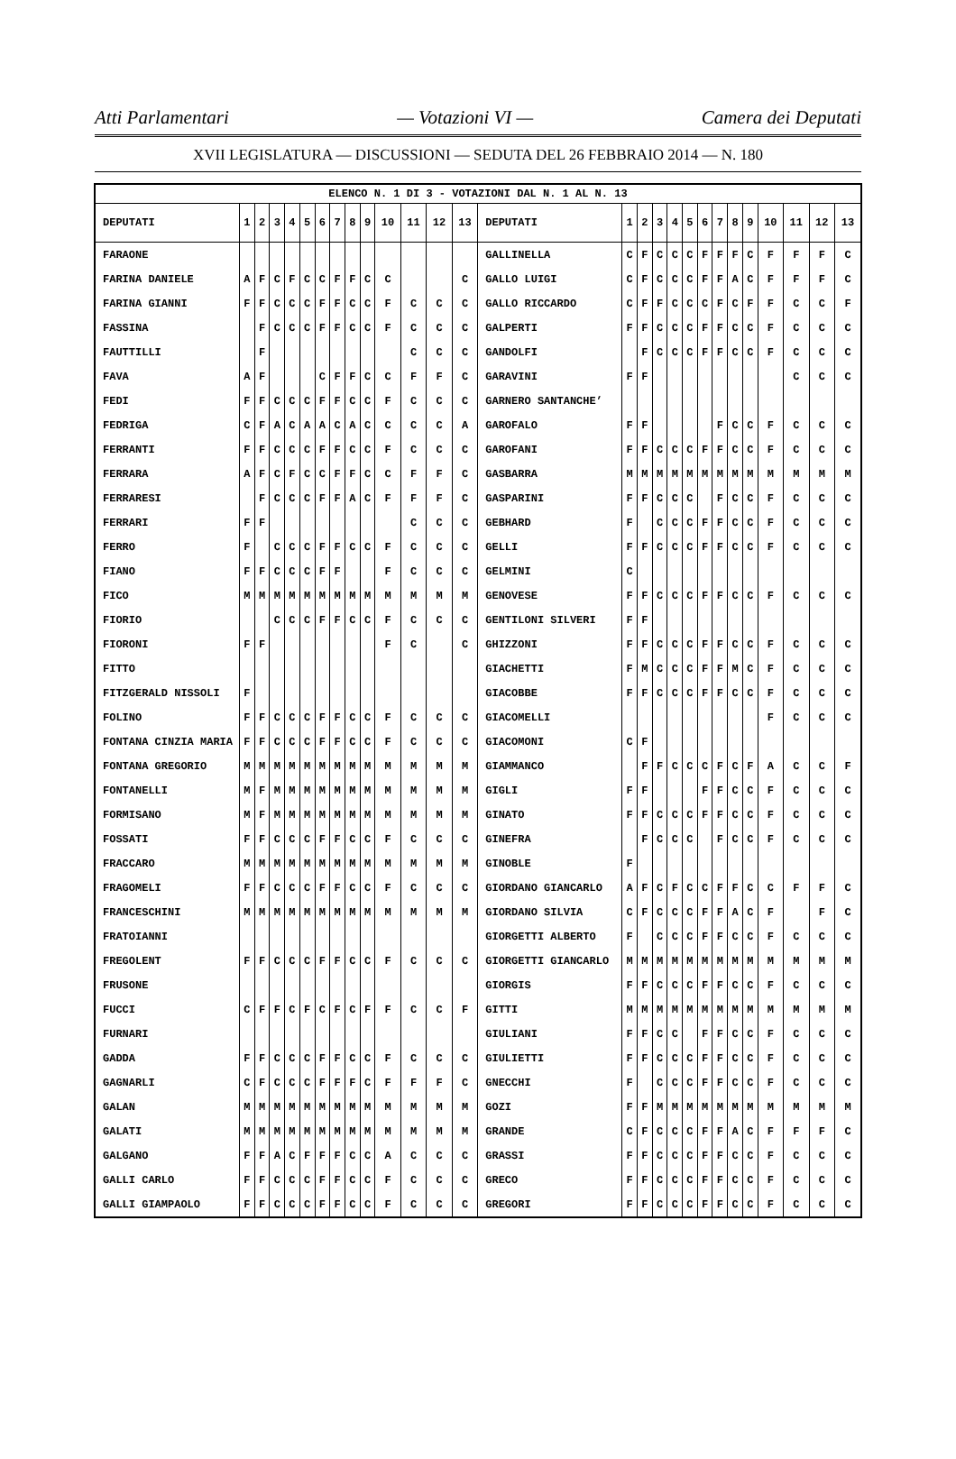Atti Parlamentari — Votazioni VI — Camera dei Deputati
XVII LEGISLATURA — DISCUSSIONI — SEDUTA DEL 26 FEBBRAIO 2014 — N. 180
| ELENCO N. 1 DI 3 - VOTAZIONI DAL N. 1 AL N. 13 | | | | | | | | | | | | | | | | | | | | | | | | | | | |
| DEPUTATI | 1 | 2 | 3 | 4 | 5 | 6 | 7 | 8 | 9 | 10 | 11 | 12 | 13 | DEPUTATI | 1 | 2 | 3 | 4 | 5 | 6 | 7 | 8 | 9 | 10 | 11 | 12 | 13 |
| FARAONE | | | | | | | | | | | | | | GALLINELLA | C | F | C | C | C | F | F | F | C | F | F | F | C |
| FARINA DANIELE | A | F | C | F | C | C | F | F | C | C | | | C | GALLO LUIGI | C | F | C | C | C | F | F | A | C | F | F | F | C |
| FARINA GIANNI | F | F | C | C | C | F | F | C | C | F | C | C | C | GALLO RICCARDO | C | F | F | C | C | C | F | C | F | F | C | C | F |
| FASSINA | | F | C | C | C | F | F | C | C | F | C | C | C | GALPERTI | F | F | C | C | C | F | F | C | C | F | C | C | C |
| FAUTTILLI | | F | | | | | | | | | C | C | C | GANDOLFI | | F | C | C | C | F | F | C | C | F | C | C | C |
| FAVA | A | F | | | | C | F | F | C | C | F | F | C | GARAVINI | F | F | | | | | | | | | C | C | C |
| FEDI | F | F | C | C | C | F | F | C | C | F | C | C | C | GARNERO SANTANCHE’ | | | | | | | | | | | | | |
| FEDRIGA | C | F | A | C | A | A | C | A | C | C | C | C | A | GAROFALO | F | F | | | | | F | C | C | F | C | C | C |
| FERRANTI | F | F | C | C | C | F | F | C | C | F | C | C | C | GAROFANI | F | F | C | C | C | F | F | C | C | F | C | C | C |
| FERRARA | A | F | C | F | C | C | F | F | C | C | F | F | C | GASBARRA | M | M | M | M | M | M | M | M | M | M | M | M | M |
| FERRARESI | | F | C | C | C | F | F | A | C | F | F | F | C | GASPARINI | F | F | C | C | C | | F | C | C | F | C | C | C |
| FERRARI | F | F | | | | | | | | | C | C | C | GEBHARD | F | | C | C | C | F | F | C | C | F | C | C | C |
| FERRO | F | | C | C | C | F | F | C | C | F | C | C | C | GELLI | F | F | C | C | C | F | F | C | C | F | C | C | C |
| FIANO | F | F | C | C | C | F | F | | | F | C | C | C | GELMINI | C | | | | | | | | | | | | |
| FICO | M | M | M | M | M | M | M | M | M | M | M | M | M | GENOVESE | F | F | C | C | C | F | F | C | C | F | C | C | C |
| FIORIO | | | C | C | C | F | F | C | C | F | C | C | C | GENTILONI SILVERI | F | F | | | | | | | | | | | |
| FIORONI | F | F | | | | | | | | F | C | | C | GHIZZONI | F | F | C | C | C | F | F | C | C | F | C | C | C |
| FITTO | | | | | | | | | | | | | | GIACHETTI | F | M | C | C | C | F | F | M | C | F | C | C | C |
| FITZGERALD NISSOLI | F | | | | | | | | | | | | | GIACOBBE | F | F | C | C | C | F | F | C | C | F | C | C | C |
| FOLINO | F | F | C | C | C | F | F | C | C | F | C | C | C | GIACOMELLI | | | | | | | | | | F | C | C | C |
| FONTANA CINZIA MARIA | F | F | C | C | C | F | F | C | C | F | C | C | C | GIACOMONI | C | F | | | | | | | | | | | |
| FONTANA GREGORIO | M | M | M | M | M | M | M | M | M | M | M | M | M | GIAMMANCO | | F | F | C | C | C | F | C | F | A | C | C | F |
| FONTANELLI | M | F | M | M | M | M | M | M | M | M | M | M | M | GIGLI | F | F | | | | F | F | C | C | F | C | C | C |
| FORMISANO | M | F | M | M | M | M | M | M | M | M | M | M | M | GINATO | F | F | C | C | C | F | F | C | C | F | C | C | C |
| FOSSATI | F | F | C | C | C | F | F | C | C | F | C | C | C | GINEFRA | | F | C | C | C | | F | C | C | F | C | C | C |
| FRACCARO | M | M | M | M | M | M | M | M | M | M | M | M | M | GINOBLE | F | | | | | | | | | | | | |
| FRAGOMELI | F | F | C | C | C | F | F | C | C | F | C | C | C | GIORDANO GIANCARLO | A | F | C | F | C | C | F | F | C | C | F | F | C |
| FRANCESCHINI | M | M | M | M | M | M | M | M | M | M | M | M | M | GIORDANO SILVIA | C | F | C | C | C | F | F | A | C | F | | F | C |
| FRATOIANNI | | | | | | | | | | | | | | GIORGETTI ALBERTO | F | | C | C | C | F | F | C | C | F | C | C | C |
| FREGOLENT | F | F | C | C | C | F | F | C | C | F | C | C | C | GIORGETTI GIANCARLO | M | M | M | M | M | M | M | M | M | M | M | M | M |
| FRUSONE | | | | | | | | | | | | | | GIORGIS | F | F | C | C | C | F | F | C | C | F | C | C | C |
| FUCCI | C | F | F | C | F | C | F | C | F | F | C | C | F | GITTI | M | M | M | M | M | M | M | M | M | M | M | M | M |
| FURNARI | | | | | | | | | | | | | | GIULIANI | F | F | C | C | | F | F | C | C | F | C | C | C |
| GADDA | F | F | C | C | C | F | F | C | C | F | C | C | C | GIULIETTI | F | F | C | C | C | F | F | C | C | F | C | C | C |
| GAGNARLI | C | F | C | C | C | F | F | F | C | F | F | F | C | GNECCHI | F | | C | C | C | F | F | C | C | F | C | C | C |
| GALAN | M | M | M | M | M | M | M | M | M | M | M | M | M | GOZI | F | F | M | M | M | M | M | M | M | M | M | M | M |
| GALATI | M | M | M | M | M | M | M | M | M | M | M | M | M | GRANDE | C | F | C | C | C | F | F | A | C | F | F | F | C |
| GALGANO | F | F | A | C | F | F | F | C | C | A | C | C | C | GRASSI | F | F | C | C | C | F | F | C | C | F | C | C | C |
| GALLI CARLO | F | F | C | C | C | F | F | C | C | F | C | C | C | GRECO | F | F | C | C | C | F | F | C | C | F | C | C | C |
| GALLI GIAMPAOLO | F | F | C | C | C | F | F | C | C | F | C | C | C | GREGORI | F | F | C | C | C | F | F | C | C | F | C | C | C |